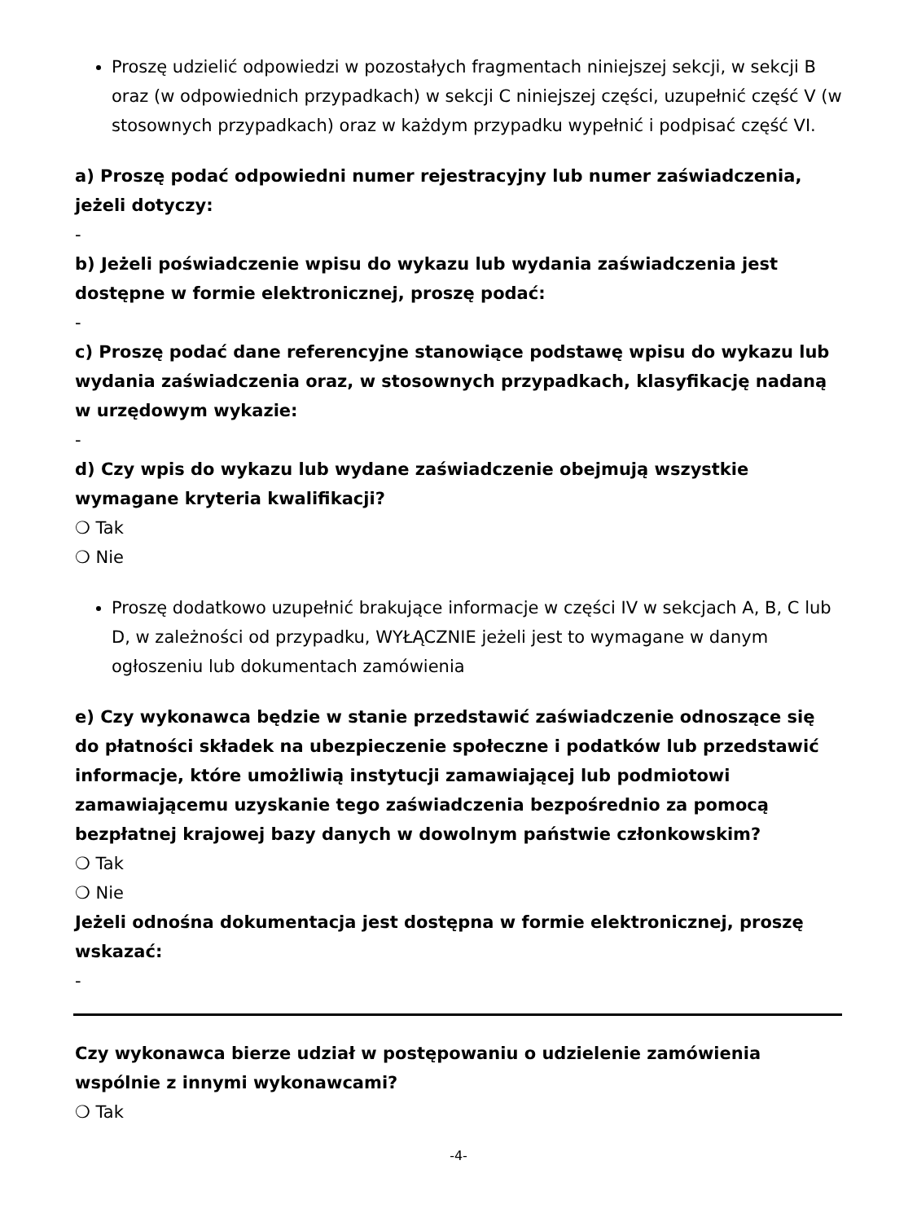Proszę udzielić odpowiedzi w pozostałych fragmentach niniejszej sekcji, w sekcji B oraz (w odpowiednich przypadkach) w sekcji C niniejszej części, uzupełnić część V (w stosownych przypadkach) oraz w każdym przypadku wypełnić i podpisać część VI.
a) Proszę podać odpowiedni numer rejestracyjny lub numer zaświadczenia, jeżeli dotyczy:
-
b) Jeżeli poświadczenie wpisu do wykazu lub wydania zaświadczenia jest dostępne w formie elektronicznej, proszę podać:
-
c) Proszę podać dane referencyjne stanowiące podstawę wpisu do wykazu lub wydania zaświadczenia oraz, w stosownych przypadkach, klasyfikację nadaną w urzędowym wykazie:
-
d) Czy wpis do wykazu lub wydane zaświadczenie obejmują wszystkie wymagane kryteria kwalifikacji?
❍ Tak
❍ Nie
Proszę dodatkowo uzupełnić brakujące informacje w części IV w sekcjach A, B, C lub D, w zależności od przypadku, WYŁĄCZNIE jeżeli jest to wymagane w danym ogłoszeniu lub dokumentach zamówienia
e) Czy wykonawca będzie w stanie przedstawić zaświadczenie odnoszące się do płatności składek na ubezpieczenie społeczne i podatków lub przedstawić informacje, które umożliwią instytucji zamawiającej lub podmiotowi zamawiającemu uzyskanie tego zaświadczenia bezpośrednio za pomocą bezpłatnej krajowej bazy danych w dowolnym państwie członkowskim?
❍ Tak
❍ Nie
Jeżeli odnośna dokumentacja jest dostępna w formie elektronicznej, proszę wskazać:
-
Czy wykonawca bierze udział w postępowaniu o udzielenie zamówienia wspólnie z innymi wykonawcami?
❍ Tak
-4-